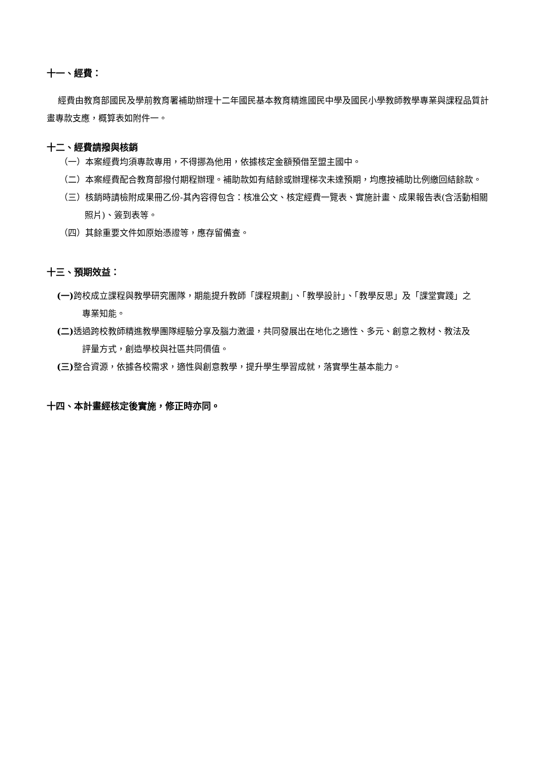十一、經費：
經費由教育部國民及學前教育署補助辦理十二年國民基本教育精進國民中學及國民小學教師教學專業與課程品質計畫專款支應，概算表如附件一。
十二、經費請撥與核銷
（一）本案經費均須專款專用，不得挪為他用，依據核定金額預借至盟主國中。
（二）本案經費配合教育部撥付期程辦理。補助款如有結餘或辦理梯次未達預期，均應按補助比例繳回結餘款。
（三）核銷時請檢附成果冊乙份-其內容得包含：核准公文、核定經費一覽表、實施計畫、成果報告表(含活動相關照片)、簽到表等。
（四）其餘重要文件如原始憑證等，應存留備查。
十三、預期效益：
(一) 跨校成立課程與教學研究團隊，期能提升教師「課程規劃」、「教學設計」、「教學反思」及「課堂實踐」之專業知能。
(二) 透過跨校教師精進教學團隊經驗分享及腦力激盪，共同發展出在地化之適性、多元、創意之教材、教法及評量方式，創造學校與社區共同價值。
(三) 整合資源，依據各校需求，適性與創意教學，提升學生學習成就，落實學生基本能力。
十四、本計畫經核定後實施，修正時亦同。